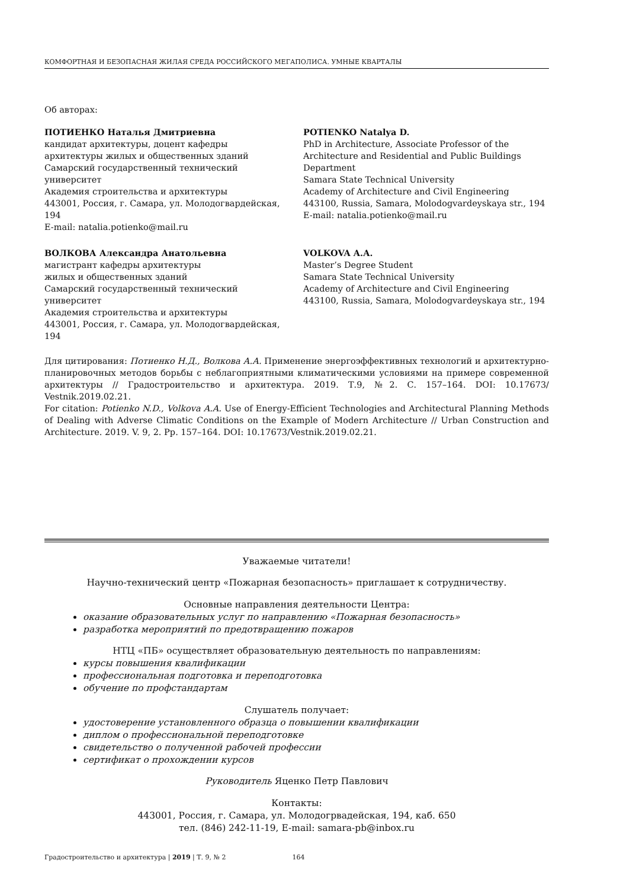КОМФОРТНАЯ И БЕЗОПАСНАЯ ЖИЛАЯ СРЕДА РОССИЙСКОГО МЕГАПОЛИСА. УМНЫЕ КВАРТАЛЫ
Об авторах:
ПОТИЕНКО Наталья Дмитриевна
кандидат архитектуры, доцент кафедры
архитектуры жилых и общественных зданий
Самарский государственный технический университет
Академия строительства и архитектуры
443001, Россия, г. Самара, ул. Молодогвардейская, 194
E-mail: natalia.potienko@mail.ru
POTIENKO Natalya D.
PhD in Architecture, Associate Professor of the Architecture and Residential and Public Buildings Department
Samara State Technical University
Academy of Architecture and Civil Engineering
443100, Russia, Samara, Molodogvardeyskaya str., 194
E-mail: natalia.potienko@mail.ru
ВОЛКОВА Александра Анатольевна
магистрант кафедры архитектуры
жилых и общественных зданий
Самарский государственный технический университет
Академия строительства и архитектуры
443001, Россия, г. Самара, ул. Молодогвардейская, 194
VOLKOVA A.A.
Master’s Degree Student
Samara State Technical University
Academy of Architecture and Civil Engineering
443100, Russia, Samara, Molodogvardeyskaya str., 194
Для цитирования: Потиенко Н.Д., Волкова А.А. Применение энергоэффективных технологий и архитектурно-планировочных методов борьбы с неблагоприятными климатическими условиями на примере современной архитектуры // Градостроительство и архитектура. 2019. Т.9, №2. С. 157–164. DOI: 10.17673/ Vestnik.2019.02.21.
For citation: Potienko N.D., Volkova A.A. Use of Energy-Efficient Technologies and Architectural Planning Methods of Dealing with Adverse Climatic Conditions on the Example of Modern Architecture // Urban Construction and Architecture. 2019. V. 9, 2. Pp. 157–164. DOI: 10.17673/Vestnik.2019.02.21.
Уважаемые читатели!
Научно-технический центр «Пожарная безопасность» приглашает к сотрудничеству.
Основные направления деятельности Центра:
оказание образовательных услуг по направлению «Пожарная безопасность»
разработка мероприятий по предотвращению пожаров
НТЦ «ПБ» осуществляет образовательную деятельность по направлениям:
курсы повышения квалификации
профессиональная подготовка и переподготовка
обучение по профстандартам
Слушатель получает:
удостоверение установленного образца о повышении квалификации
диплом о профессиональной переподготовке
свидетельство о полученной рабочей профессии
сертификат о прохождении курсов
Руководитель Яценко Петр Павлович
Контакты:
443001, Россия, г. Самара, ул. Молодогрвадейская, 194, каб. 650
тел. (846) 242-11-19, E-mail: samara-pb@inbox.ru
Градостроительство и архитектура | 2019 | Т. 9, № 2 164